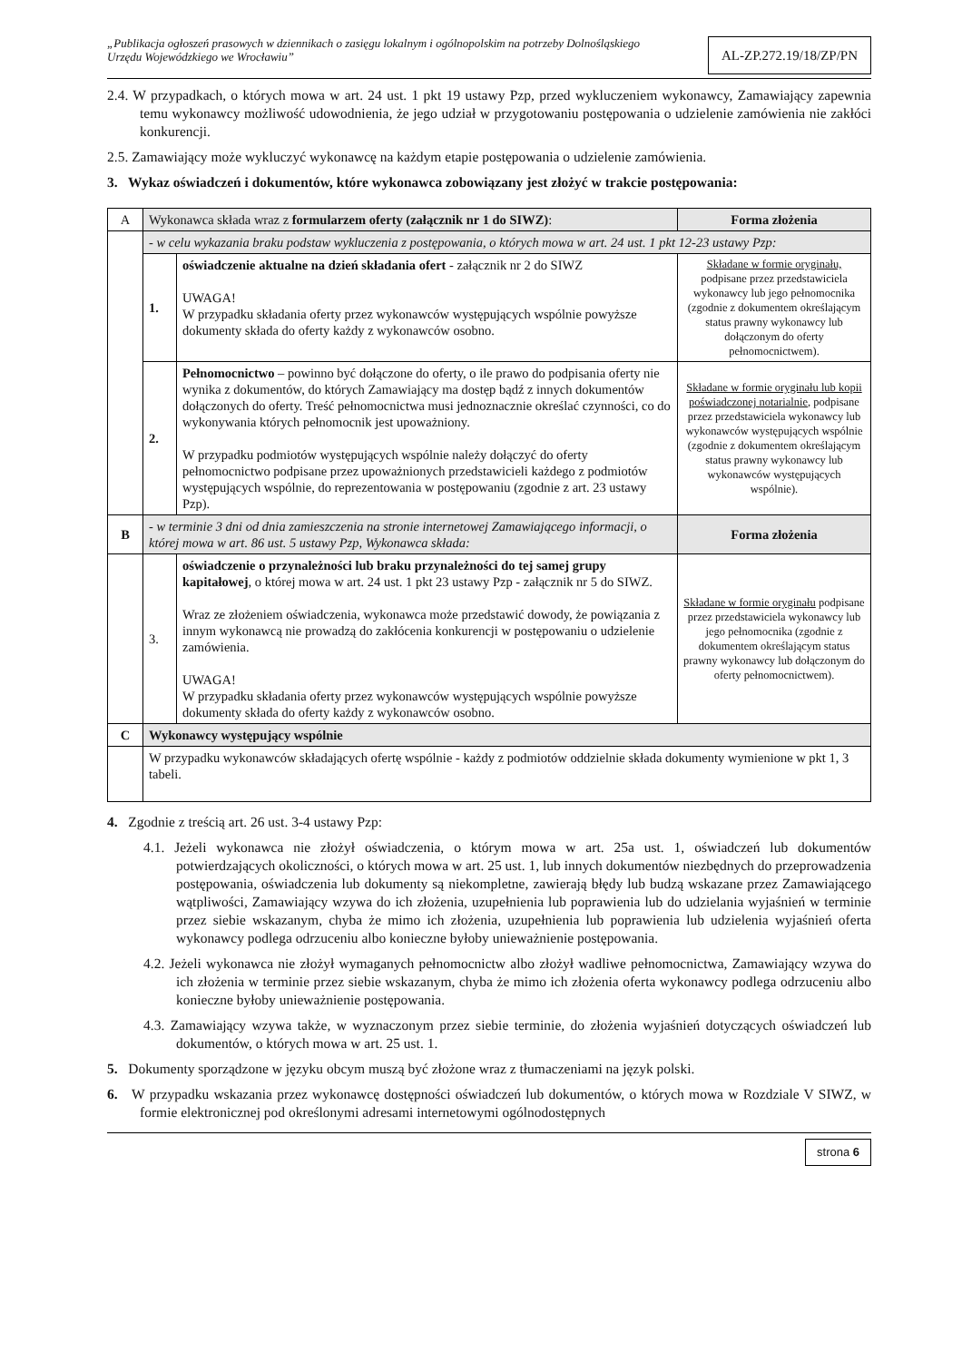„Publikacja ogłoszeń prasowych w dziennikach o zasięgu lokalnym i ogólnopolskim na potrzeby Dolnośląskiego Urzędu Wojewódzkiego we Wrocławiu”
AL-ZP.272.19/18/ZP/PN
2.4. W przypadkach, o których mowa w art. 24 ust. 1 pkt 19 ustawy Pzp, przed wykluczeniem wykonawcy, Zamawiający zapewnia temu wykonawcy możliwość udowodnienia, że jego udział w przygotowaniu postępowania o udzielenie zamówienia nie zakłóci konkurencji.
2.5. Zamawiający może wykluczyć wykonawcę na każdym etapie postępowania o udzielenie zamówienia.
3. Wykaz oświadczeń i dokumentów, które wykonawca zobowiązany jest złożyć w trakcie postępowania:
| A | Wykonawca składa wraz z formularzem oferty (załącznik nr 1 do SIWZ) : | | Forma złożenia |
| | - w celu wykazania braku podstaw wykluczenia z postępowania, o których mowa w art. 24 ust. 1 pkt 12-23 ustawy Pzp: | | |
| | 1. | oświadczenie aktualne na dzień składania ofert - załącznik nr 2 do SIWZ UWAGA! W przypadku składania oferty przez wykonawców występujących wspólnie powyższe dokumenty składa do oferty każdy z wykonawców osobno. | Składane w formie oryginału, podpisane przez przedstawiciela wykonawcy lub jego pełnomocnika (zgodnie z dokumentem określającym status prawny wykonawcy lub dołączonym do oferty pełnomocnictwem). |
| | 2. | Pełnomocnictwo – powinno być dołączone do oferty, o ile prawo do podpisania oferty nie wynika z dokumentów, do których Zamawiający ma dostęp bądź z innych dokumentów dołączonych do oferty. Treść pełnomocnictwa musi jednoznacznie określać czynności, co do wykonywania których pełnomocnik jest upoważniony. W przypadku podmiotów występujących wspólnie należy dołączyć do oferty pełnomocnictwo podpisane przez upoważnionych przedstawicieli każdego z podmiotów występujących wspólnie, do reprezentowania w postępowaniu (zgodnie z art. 23 ustawy Pzp). | Składane w formie oryginału lub kopii poświadczonej notarialnie , podpisane przez przedstawiciela wykonawcy lub wykonawców występujących wspólnie (zgodnie z dokumentem określającym status prawny wykonawcy lub wykonawców występujących wspólnie). |
| B | - w terminie 3 dni od dnia zamieszczenia na stronie internetowej Zamawiającego informacji, o której mowa w art. 86 ust. 5 ustawy Pzp, Wykonawca składa: | | Forma złożenia |
| | 3. | oświadczenie o przynależności lub braku przynależności do tej samej grupy kapitałowej , o której mowa w art. 24 ust. 1 pkt 23 ustawy Pzp - załącznik nr 5 do SIWZ. Wraz ze złożeniem oświadczenia, wykonawca może przedstawić dowody, że powiązania z innym wykonawcą nie prowadzą do zakłócenia konkurencji w postępowaniu o udzielenie zamówienia. UWAGA! W przypadku składania oferty przez wykonawców występujących wspólnie powyższe dokumenty składa do oferty każdy z wykonawców osobno. | Składane w formie oryginału podpisane przez przedstawiciela wykonawcy lub jego pełnomocnika (zgodnie z dokumentem określającym status prawny wykonawcy lub dołączonym do oferty pełnomocnictwem). |
| C | Wykonawcy występujący wspólnie | | |
| | W przypadku wykonawców składających ofertę wspólnie - każdy z podmiotów oddzielnie składa dokumenty wymienione w pkt 1, 3 tabeli. | | |
4. Zgodnie z treścią art. 26 ust. 3-4 ustawy Pzp:
4.1. Jeżeli wykonawca nie złożył oświadczenia, o którym mowa w art. 25a ust. 1, oświadczeń lub dokumentów potwierdzających okoliczności, o których mowa w art. 25 ust. 1, lub innych dokumentów niezbędnych do przeprowadzenia postępowania, oświadczenia lub dokumenty są niekompletne, zawierają błędy lub budzą wskazane przez Zamawiającego wątpliwości, Zamawiający wzywa do ich złożenia, uzupełnienia lub poprawienia lub do udzielania wyjaśnień w terminie przez siebie wskazanym, chyba że mimo ich złożenia, uzupełnienia lub poprawienia lub udzielenia wyjaśnień oferta wykonawcy podlega odrzuceniu albo konieczne byłoby unieważnienie postępowania.
4.2. Jeżeli wykonawca nie złożył wymaganych pełnomocnictw albo złożył wadliwe pełnomocnictwa, Zamawiający wzywa do ich złożenia w terminie przez siebie wskazanym, chyba że mimo ich złożenia oferta wykonawcy podlega odrzuceniu albo konieczne byłoby unieważnienie postępowania.
4.3. Zamawiający wzywa także, w wyznaczonym przez siebie terminie, do złożenia wyjaśnień dotyczących oświadczeń lub dokumentów, o których mowa w art. 25 ust. 1.
5. Dokumenty sporządzone w języku obcym muszą być złożone wraz z tłumaczeniami na język polski.
6. W przypadku wskazania przez wykonawcę dostępności oświadczeń lub dokumentów, o których mowa w Rozdziale V SIWZ, w formie elektronicznej pod określonymi adresami internetowymi ogólnodostępnych
strona 6